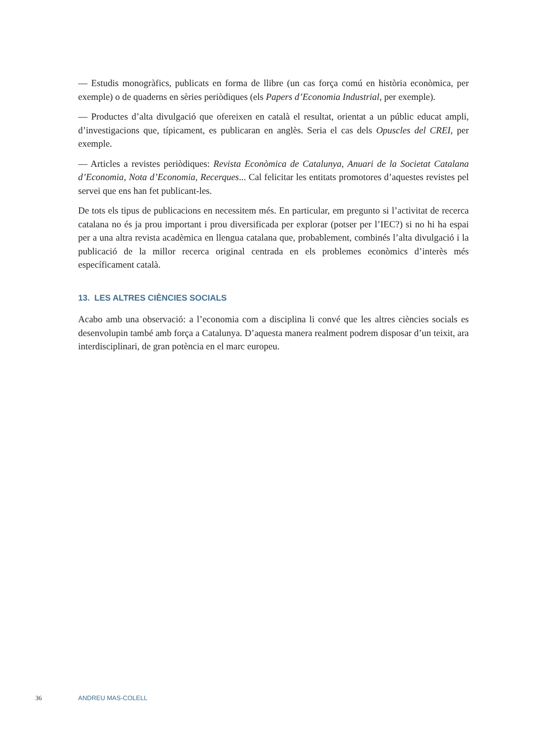— Estudis monogràfics, publicats en forma de llibre (un cas força comú en història econòmica, per exemple) o de quaderns en sèries periòdiques (els Papers d’Economia Industrial, per exemple).
— Productes d’alta divulgació que ofereixen en català el resultat, orientat a un públic educat ampli, d’investigacions que, típicament, es publicaran en anglès. Seria el cas dels Opuscles del CREI, per exemple.
— Articles a revistes periòdiques: Revista Econòmica de Catalunya, Anuari de la Societat Catalana d’Economia, Nota d’Economia, Recerques... Cal felicitar les entitats promotores d’aquestes revistes pel servei que ens han fet publicant-les.
De tots els tipus de publicacions en necessitem més. En particular, em pregunto si l’activitat de recerca catalana no és ja prou important i prou diversificada per explorar (potser per l’IEC?) si no hi ha espai per a una altra revista acadèmica en llengua catalana que, probablement, combinés l’alta divulgació i la publicació de la millor recerca original centrada en els problemes econòmics d’interès més específicament català.
13. LES ALTRES CIÈNCIES SOCIALS
Acabo amb una observació: a l’economia com a disciplina li convé que les altres ciències socials es desenvolupin també amb força a Catalunya. D’aquesta manera realment podrem disposar d’un teixit, ara interdisciplinari, de gran potència en el marc europeu.
36 ANDREU MAS-COLELL